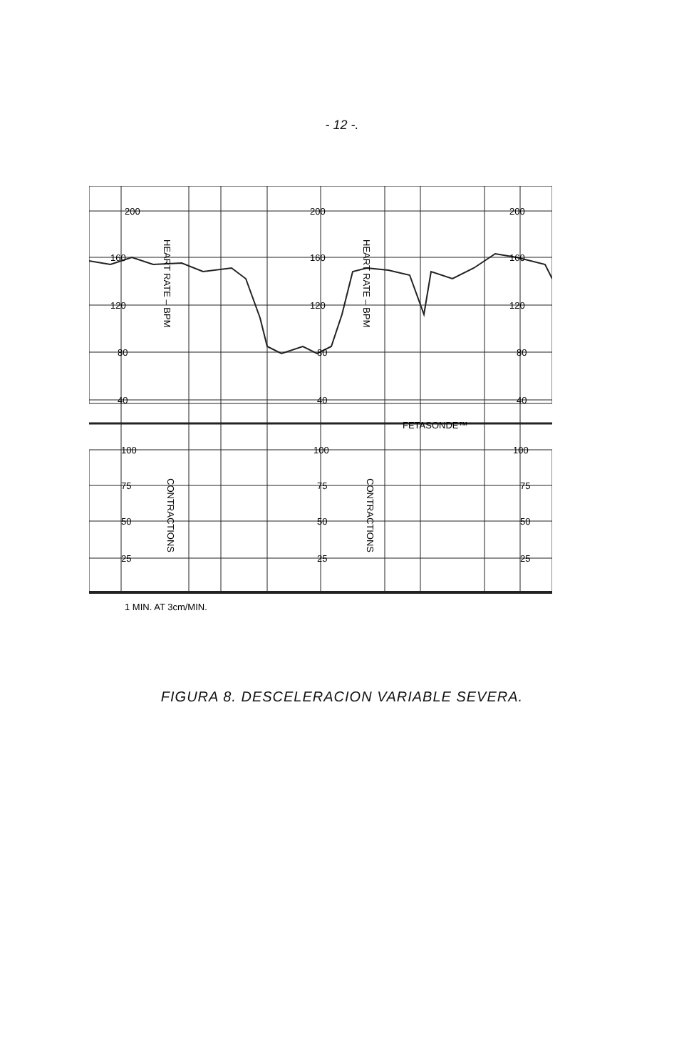- 12 -.
200
200
200
160
160
160
120
120
120
80
80
80
40
40
40
FETASONDE™
100
100
100
75
75
75
50
50
50
25
25
25
1 MIN. AT 3cm/MIN.
HEART RATE – BPM
HEART RATE – BPM
CONTRACTIONS
CONTRACTIONS
FIGURA 8. DESCELERACION VARIABLE SEVERA.